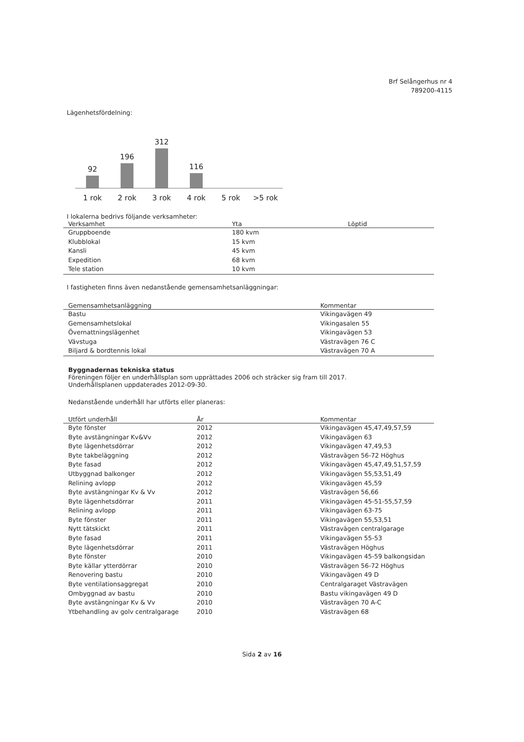Brf Selångerhus nr 4
789200-4115
Lägenhetsfördelning:
92
196
312
116
1 rok 2 rok 3 rok 4 rok 5 rok >5 rok
I lokalerna bedrivs följande verksamheter:
| Verksamhet | Yta | Löptid |
| --- | --- | --- |
| Gruppboende | 180 kvm | |
| Klubblokal | 15 kvm | |
| Kansli | 45 kvm | |
| Expedition | 68 kvm | |
| Tele station | 10 kvm | |
I fastigheten finns även nedanstående gemensamhetsanläggningar:
| Gemensamhetsanläggning | Kommentar |
| --- | --- |
| Bastu | Vikingavägen 49 |
| Gemensamhetslokal | Vikingasalen 55 |
| Övernattningslägenhet | Vikingavägen 53 |
| Vävstuga | Västravägen 76 C |
| Biljard & bordtennis lokal | Västravägen 70 A |
Byggnadernas tekniska status
Föreningen följer en underhållsplan som upprättades 2006 och sträcker sig fram till 2017.
Underhållsplanen uppdaterades 2012-09-30.
Nedanstående underhåll har utförts eller planeras:
| Utfört underhåll | År | Kommentar |
| --- | --- | --- |
| Byte fönster | 2012 | Vikingavägen 45,47,49,57,59 |
| Byte avstängningar Kv&Vv | 2012 | Vikingavägen 63 |
| Byte lägenhetsdörrar | 2012 | Vikingavägen 47,49,53 |
| Byte takbeläggning | 2012 | Västravägen 56-72 Höghus |
| Byte fasad | 2012 | Vikingavägen 45,47,49,51,57,59 |
| Utbyggnad balkonger | 2012 | Vikingavägen 55,53,51,49 |
| Relining avlopp | 2012 | Vikingavägen 45,59 |
| Byte avstängningar Kv & Vv | 2012 | Västravägen 56,66 |
| Byte lägenhetsdörrar | 2011 | Vikingavägen 45-51-55,57,59 |
| Relining avlopp | 2011 | Vikingavägen 63-75 |
| Byte fönster | 2011 | Vikingavägen 55,53,51 |
| Nytt tätskickt | 2011 | Västravägen centralgarage |
| Byte fasad | 2011 | Vikingavägen 55-53 |
| Byte lägenhetsdörrar | 2011 | Västravägen Höghus |
| Byte fönster | 2010 | Vikingavägen 45-59 balkongsidan |
| Byte källar ytterdörrar | 2010 | Västravägen 56-72 Höghus |
| Renovering bastu | 2010 | Vikingavägen 49 D |
| Byte ventilationsaggregat | 2010 | Centralgaraget Västravägen |
| Ombyggnad av bastu | 2010 | Bastu vikingavägen 49 D |
| Byte avstängningar Kv & Vv | 2010 | Västravägen 70 A-C |
| Ytbehandling av golv centralgarage | 2010 | Västravägen 68 |
Sida 2 av 16